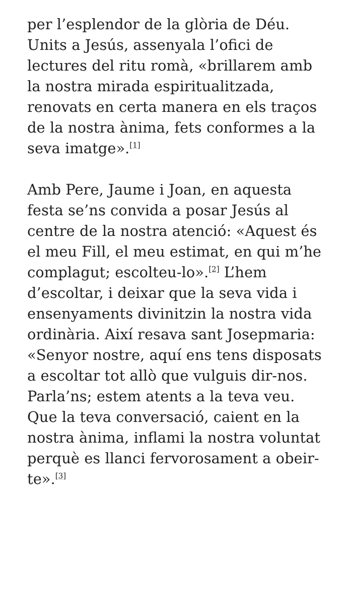per l’esplendor de la glòria de Déu. Units a Jesús, assenyala l’ofici de lectures del ritu romà, «brillarem amb la nostra mirada espiritualitzada, renovats en certa manera en els traços de la nostra ànima, fets conformes a la seva imatge».<sup>[1]</sup>
Amb Pere, Jaume i Joan, en aquesta festa se’ns convida a posar Jesús al centre de la nostra atenció: «Aquest és el meu Fill, el meu estimat, en qui m’he complagut; escolteu-lo».<sup>[2]</sup> L’hem d’escoltar, i deixar que la seva vida i ensenyaments divinitzin la nostra vida ordinària. Així resava sant Josepmaria: «Senyor nostre, aquí ens tens disposats a escoltar tot allò que vulguis dir-nos. Parla’ns; estem atents a la teva veu. Que la teva conversació, caient en la nostra ànima, inflami la nostra voluntat perquè es llanci fervorosament a obeir-te».<sup>[3]</sup>